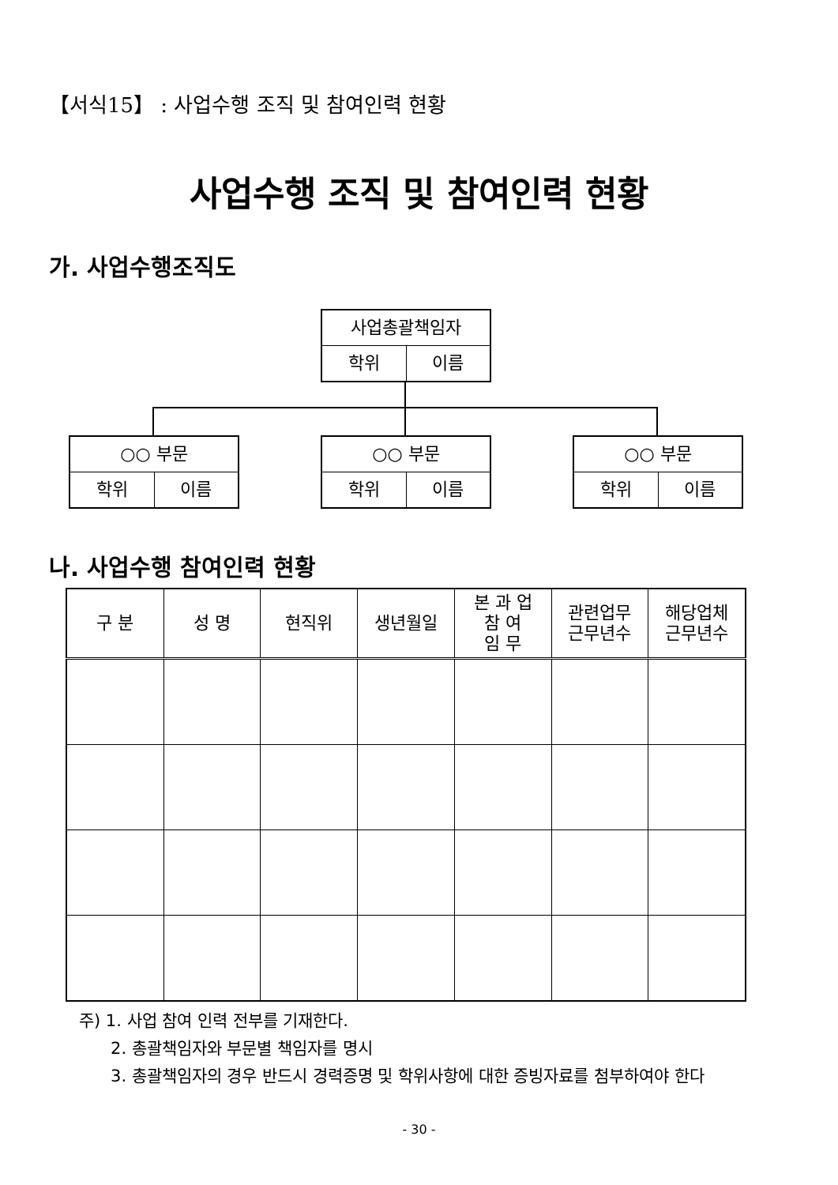【서식15】 : 사업수행 조직 및 참여인력 현황
사업수행 조직 및 참여인력 현황
가. 사업수행조직도
사업총괄책임자
학위 이름
○○ 부문
학위 이름
○○ 부문
학위 이름
○○ 부문
학위 이름
나. 사업수행 참여인력 현황
| 구 분 | 성 명 | 현직위 | 생년월일 | 본 과 업 참 여 임 무 | 관련업무 근무년수 | 해당업체 근무년수 |
| --- | --- | --- | --- | --- | --- | --- |
주) 1. 사업 참여 인력 전부를 기재한다.
2. 총괄책임자와 부문별 책임자를 명시
3. 총괄책임자의 경우 반드시 경력증명 및 학위사항에 대한 증빙자료를 첨부하여야 한다
- 30 -